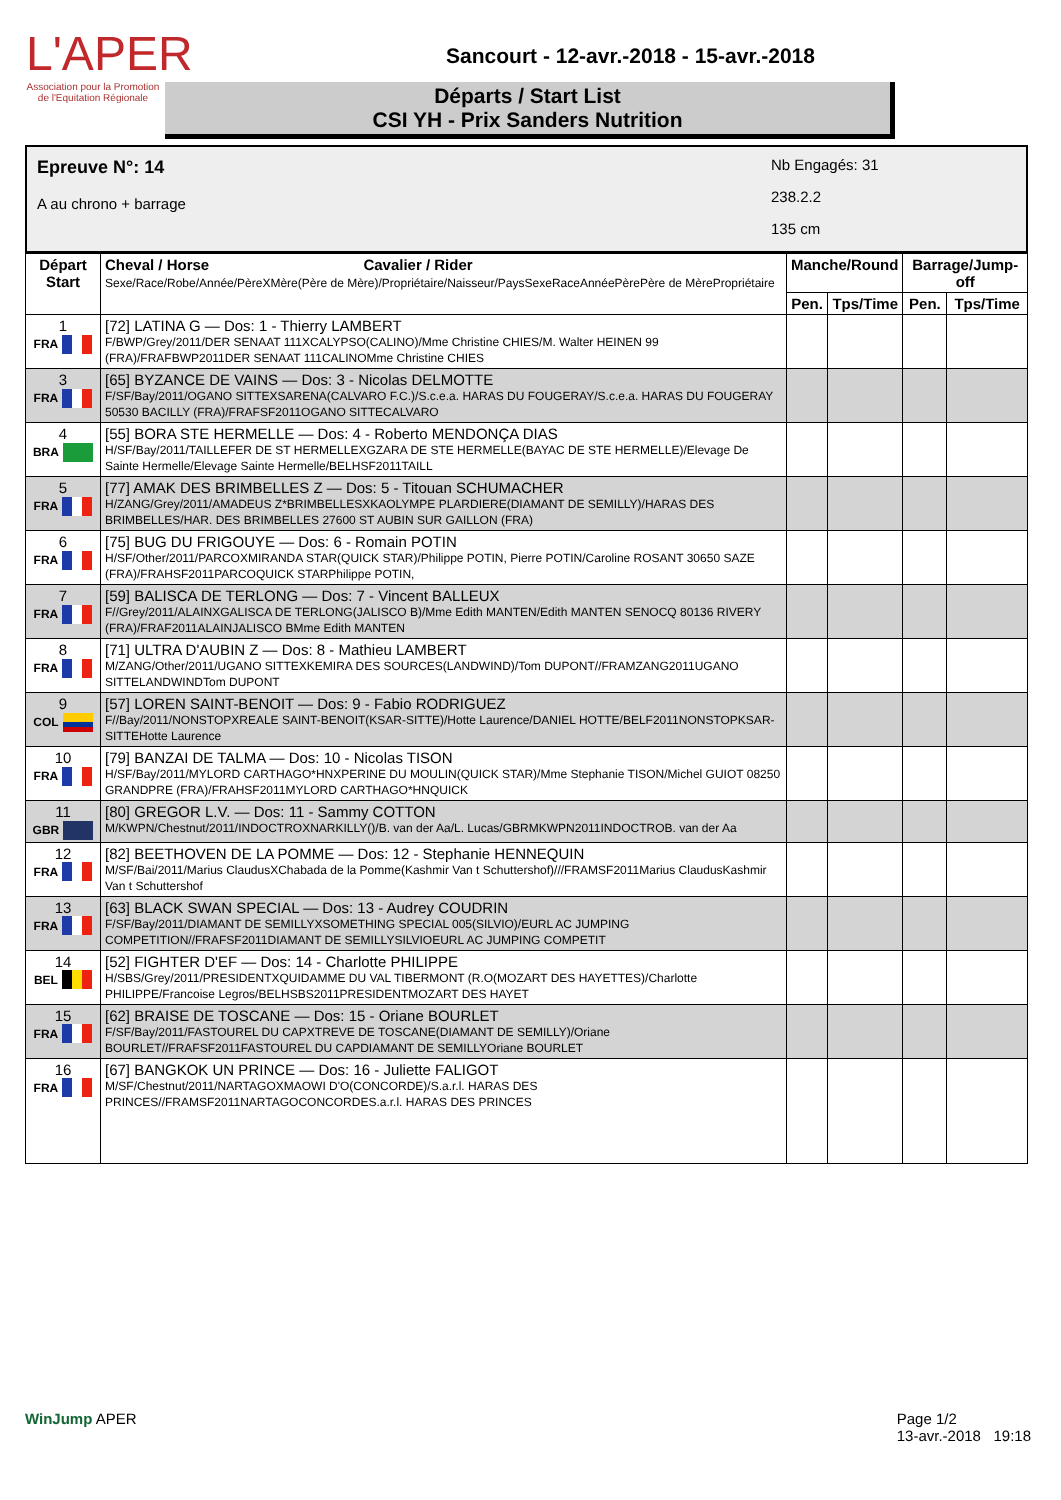L'APER
Association pour la Promotion de l'Equitation Régionale
Sancourt - 12-avr.-2018 - 15-avr.-2018
Départs / Start List
CSI YH - Prix Sanders Nutrition
Epreuve N°: 14
A au chrono + barrage
Nb Engagés: 31
238.2.2
135 cm
| Départ Start | Cheval / Horse Cavalier / Rider Sexe/Race/Robe/Année/PèreXMère(Père de Mère)/Propriétaire/Naisseur/PaysSexeRaceAnnéePèrePère de MèrePropriétaire | Manche/Round | | Barrage/Jump-off | |
| --- | --- | --- | --- | --- | --- |
| | | Pen. | Tps/Time | Pen. | Tps/Time |
| 1 FRA | [72] LATINA G — Dos: 1 - Thierry LAMBERT F/BWP/Grey/2011/DER SENAAT 111XCALYPSO(CALINO)/Mme Christine CHIES/M. Walter HEINEN 99 (FRA)/FRAFBWP2011DER SENAAT 111CALINOMme Christine CHIES | | | | |
| 3 FRA | [65] BYZANCE DE VAINS — Dos: 3 - Nicolas DELMOTTE F/SF/Bay/2011/OGANO SITTEXSARENA(CALVARO F.C.)/S.c.e.a. HARAS DU FOUGERAY/S.c.e.a. HARAS DU FOUGERAY 50530 BACILLY (FRA)/FRAFSF2011OGANO SITTECALVARO | | | | |
| 4 BRA | [55] BORA STE HERMELLE — Dos: 4 - Roberto MENDONÇA DIAS H/SF/Bay/2011/TAILLEFER DE ST HERMELLEXGZARA DE STE HERMELLE(BAYAC DE STE HERMELLE)/Elevage De Sainte Hermelle/Elevage Sainte Hermelle/BELHSF2011TAILL | | | | |
| 5 FRA | [77] AMAK DES BRIMBELLES Z — Dos: 5 - Titouan SCHUMACHER H/ZANG/Grey/2011/AMADEUS Z*BRIMBELLESXKAOLYMPE PLARDIERE(DIAMANT DE SEMILLY)/HARAS DES BRIMBELLES/HAR. DES BRIMBELLES 27600 ST AUBIN SUR GAILLON (FRA) | | | | |
| 6 FRA | [75] BUG DU FRIGOUYE — Dos: 6 - Romain POTIN H/SF/Other/2011/PARCOXMIRANDA STAR(QUICK STAR)/Philippe POTIN, Pierre POTIN/Caroline ROSANT 30650 SAZE (FRA)/FRAHSF2011PARCOQUICK STARPhilippe POTIN, | | | | |
| 7 FRA | [59] BALISCA DE TERLONG — Dos: 7 - Vincent BALLEUX F//Grey/2011/ALAINXGALISCA DE TERLONG(JALISCO B)/Mme Edith MANTEN/Edith MANTEN SENOCQ 80136 RIVERY (FRA)/FRAF2011ALAINJALISCO BMme Edith MANTEN | | | | |
| 8 FRA | [71] ULTRA D'AUBIN Z — Dos: 8 - Mathieu LAMBERT M/ZANG/Other/2011/UGANO SITTEXKEMIRA DES SOURCES(LANDWIND)/Tom DUPONT//FRAMZANG2011UGANO SITTELANDWINDTom DUPONT | | | | |
| 9 COL | [57] LOREN SAINT-BENOIT — Dos: 9 - Fabio RODRIGUEZ F//Bay/2011/NONSTOPXREALE SAINT-BENOIT(KSAR-SITTE)/Hotte Laurence/DANIEL HOTTE/BELF2011NONSTOPKSAR-SITTEHotte Laurence | | | | |
| 10 FRA | [79] BANZAI DE TALMA — Dos: 10 - Nicolas TISON H/SF/Bay/2011/MYLORD CARTHAGO*HNXPERINE DU MOULIN(QUICK STAR)/Mme Stephanie TISON/Michel GUIOT 08250 GRANDPRE (FRA)/FRAHSF2011MYLORD CARTHAGO*HNQUICK | | | | |
| 11 GBR | [80] GREGOR L.V. — Dos: 11 - Sammy COTTON M/KWPN/Chestnut/2011/INDOCTROXNARKILLY()/B. van der Aa/L. Lucas/GBRMKWPN2011INDOCTROB. van der Aa | | | | |
| 12 FRA | [82] BEETHOVEN DE LA POMME — Dos: 12 - Stephanie HENNEQUIN M/SF/Bai/2011/Marius ClaudusXChabada de la Pomme(Kashmir Van t Schuttershof)///FRAMSF2011Marius ClaudusKashmir Van t Schuttershof | | | | |
| 13 FRA | [63] BLACK SWAN SPECIAL — Dos: 13 - Audrey COUDRIN F/SF/Bay/2011/DIAMANT DE SEMILLYXSOMETHING SPECIAL 005(SILVIO)/EURL AC JUMPING COMPETITION//FRAFSF2011DIAMANT DE SEMILLYSILVIOEURL AC JUMPING COMPETIT | | | | |
| 14 BEL | [52] FIGHTER D'EF — Dos: 14 - Charlotte PHILIPPE H/SBS/Grey/2011/PRESIDENTXQUIDAMME DU VAL TIBERMONT (R.O(MOZART DES HAYETTES)/Charlotte PHILIPPE/Francoise Legros/BELHSBS2011PRESIDENTMOZART DES HAYET | | | | |
| 15 FRA | [62] BRAISE DE TOSCANE — Dos: 15 - Oriane BOURLET F/SF/Bay/2011/FASTOUREL DU CAPXTREVE DE TOSCANE(DIAMANT DE SEMILLY)/Oriane BOURLET//FRAFSF2011FASTOUREL DU CAPDIAMANT DE SEMILLYOriane BOURLET | | | | |
| 16 FRA | [67] BANGKOK UN PRINCE — Dos: 16 - Juliette FALIGOT M/SF/Chestnut/2011/NARTAGOXMAOWI D'O(CONCORDE)/S.a.r.l. HARAS DES PRINCES//FRAMSF2011NARTAGOCONCORDES.a.r.l. HARAS DES PRINCES | | | | |
WinJump APER Page 1/2
13-avr.-2018 19:18